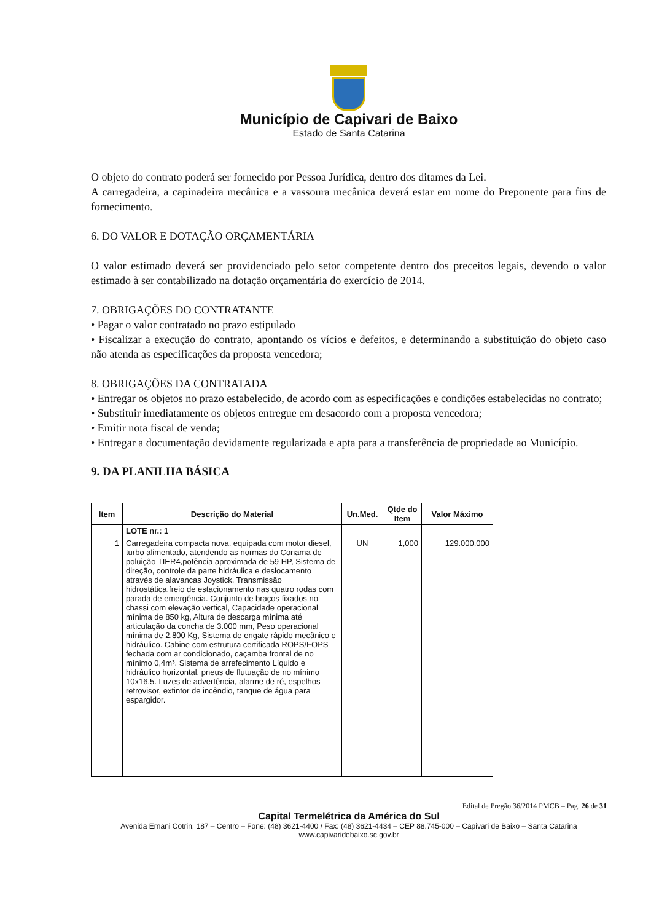Município de Capivari de Baixo
Estado de Santa Catarina
O objeto do contrato poderá ser fornecido por Pessoa Jurídica, dentro dos ditames da Lei.
A carregadeira, a capinadeira mecânica e a vassoura mecânica deverá estar em nome do Preponente para fins de fornecimento.
6. DO VALOR E DOTAÇÃO ORÇAMENTÁRIA
O valor estimado deverá ser providenciado pelo setor competente dentro dos preceitos legais, devendo o valor estimado à ser contabilizado na dotação orçamentária do exercício de 2014.
7. OBRIGAÇÕES DO CONTRATANTE
• Pagar o valor contratado no prazo estipulado
• Fiscalizar a execução do contrato, apontando os vícios e defeitos, e determinando a substituição do objeto caso não atenda as especificações da proposta vencedora;
8. OBRIGAÇÕES DA CONTRATADA
• Entregar os objetos no prazo estabelecido, de acordo com as especificações e condições estabelecidas no contrato;
• Substituir imediatamente os objetos entregue em desacordo com a proposta vencedora;
• Emitir nota fiscal de venda;
• Entregar a documentação devidamente regularizada e apta para a transferência de propriedade ao Município.
9. DA PLANILHA BÁSICA
| Item | Descrição do Material | Un.Med. | Qtde do Item | Valor Máximo |
| --- | --- | --- | --- | --- |
| | LOTE nr.: 1 | | | |
| 1 | Carregadeira compacta nova, equipada com motor diesel, turbo alimentado, atendendo as normas do Conama de poluição TIER4,potência aproximada de 59 HP, Sistema de direção, controle da parte hidráulica e deslocamento através de alavancas Joystick, Transmissão hidrostática,freio de estacionamento nas quatro rodas com parada de emergência. Conjunto de braços fixados no chassi com elevação vertical, Capacidade operacional mínima de 850 kg, Altura de descarga mínima até articulação da concha de 3.000 mm, Peso operacional mínima de 2.800 Kg, Sistema de engate rápido mecânico e hidráulico. Cabine com estrutura certificada ROPS/FOPS fechada com ar condicionado, caçamba frontal de no mínimo 0,4m³. Sistema de arrefecimento Líquido e hidráulico horizontal, pneus de flutuação de no mínimo 10x16.5. Luzes de advertência, alarme de ré, espelhos retrovisor, extintor de incêndio, tanque de água para espargidor. | UN | 1,000 | 129.000,000 |
Edital de Pregão 36/2014 PMCB – Pag. 26 de 31
Capital Termelétrica da América do Sul
Avenida Ernani Cotrin, 187 – Centro – Fone: (48) 3621-4400 / Fax: (48) 3621-4434 – CEP 88.745-000 – Capivari de Baixo – Santa Catarina
www.capivaridebaixo.sc.gov.br